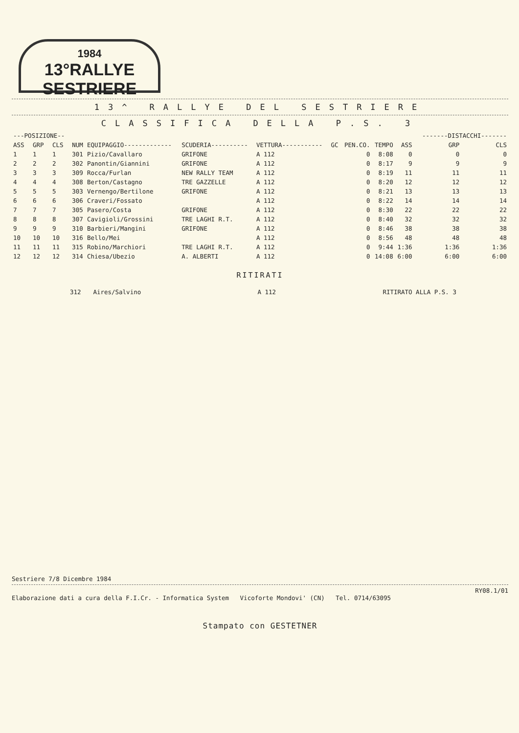1984
13°RALLYE SESTRIERE
13^ RALLYE DEL SESTRIERE
CLASSIFICA DELLA P.S. 3
| ---POSIZIONE-- | | | | | | | | | | | -------DISTACCHI------- | |
| --- | --- | --- | --- | --- | --- | --- | --- | --- | --- | --- | --- | --- |
| ASS | GRP | CLS | NUM | EQUIPAGGIO------------- | SCUDERIA---------- | VETTURA----------- | GC | PEN.CO. | TEMPO | ASS | GRP | CLS |
| 1 | 1 | 1 | 301 | Pizio/Cavallaro | GRIFONE | A 112 | | 0 | 8:08 | 0 | 0 | 0 |
| 2 | 2 | 2 | 302 | Panontin/Giannini | GRIFONE | A 112 | | 0 | 8:17 | 9 | 9 | 9 |
| 3 | 3 | 3 | 309 | Rocca/Furlan | NEW RALLY TEAM | A 112 | | 0 | 8:19 | 11 | 11 | 11 |
| 4 | 4 | 4 | 308 | Berton/Castagno | TRE GAZZELLE | A 112 | | 0 | 8:20 | 12 | 12 | 12 |
| 5 | 5 | 5 | 303 | Vernengo/Bertilone | GRIFONE | A 112 | | 0 | 8:21 | 13 | 13 | 13 |
| 6 | 6 | 6 | 306 | Craveri/Fossato | | A 112 | | 0 | 8:22 | 14 | 14 | 14 |
| 7 | 7 | 7 | 305 | Pasero/Costa | GRIFONE | A 112 | | 0 | 8:30 | 22 | 22 | 22 |
| 8 | 8 | 8 | 307 | Cavigioli/Grossini | TRE LAGHI R.T. | A 112 | | 0 | 8:40 | 32 | 32 | 32 |
| 9 | 9 | 9 | 310 | Barbieri/Mangini | GRIFONE | A 112 | | 0 | 8:46 | 38 | 38 | 38 |
| 10 | 10 | 10 | 316 | Bello/Mei | | A 112 | | 0 | 8:56 | 48 | 48 | 48 |
| 11 | 11 | 11 | 315 | Robino/Marchiori | TRE LAGHI R.T. | A 112 | | 0 | 9:44 | 1:36 | 1:36 | 1:36 |
| 12 | 12 | 12 | 314 | Chiesa/Ubezio | A. ALBERTI | A 112 | | 0 | 14:08 | 6:00 | 6:00 | 6:00 |
RITIRATI
| | 312 | Aires/Salvino | A 112 | RITIRATO ALLA P.S. 3 |
Sestriere 7/8 Dicembre 1984
RY08.1/01
Elaborazione dati a cura della F.I.Cr. - Informatica System Vicoforte Mondovi' (CN) Tel. 0714/63095
Stampato con GESTETNER